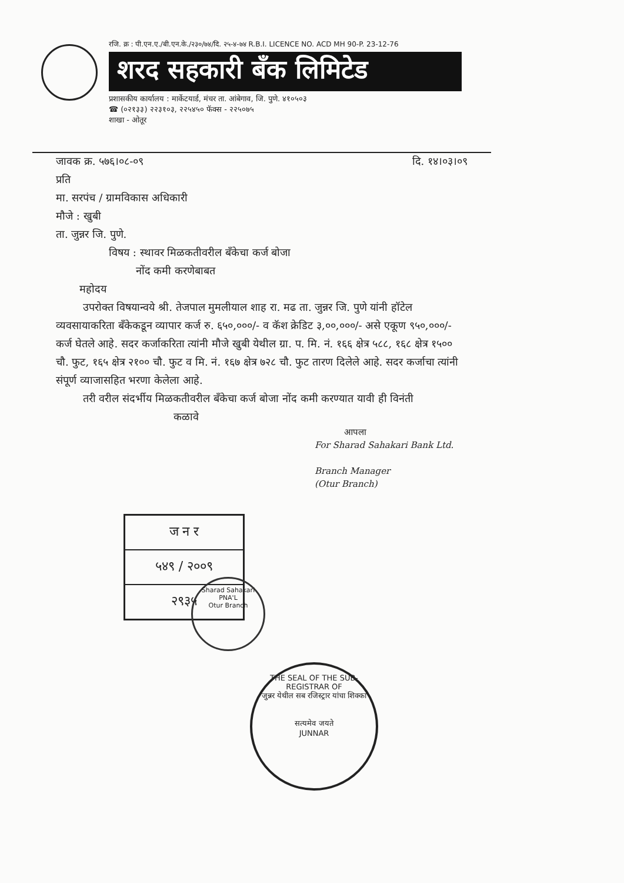रजि. क्र : पी.एन.ए./बी.एन.के./२३०/७४/दि. २५-४-७४ R.B.I. LICENCE NO. ACD MH 90-P. 23-12-76
शरद सहकारी बँक लिमिटेड
प्रशासकीय कार्यालय : मार्केटयार्ड, मंचर ता. आंबेगाव, जि. पुणे. ४१०५०३
☎ (०२१३३) २२३१०३, २२५४५० फॅक्स - २२५०७५
शाखा - ओतूर
जावक क्र. ५७६।०८-०९ दि. १४।०३।०९
प्रति
मा. सरपंच / ग्रामविकास अधिकारी
मौजे : खुबी
ता. जुन्नर जि. पुणे.
विषय : स्थावर मिळकतीवरील बँकेचा कर्ज बोजा
नोंद कमी करणेबाबत
महोदय
उपरोक्त विषयान्वये श्री. तेजपाल मुमलीयाल शाह रा. मढ ता. जुन्नर जि. पुणे यांनी हॉटेल व्यवसायाकरिता बँकेकडून व्यापार कर्ज रु. ६५०,०००/- व कॅश क्रेडिट ३,००,०००/- असे एकूण ९५०,०००/- कर्ज घेतले आहे. सदर कर्जाकरिता त्यांनी मौजे खुबी येथील ग्रा. प. मि. नं. १६६ क्षेत्र ५८८, १६८ क्षेत्र १५०० चौ. फुट, १६५ क्षेत्र २१०० चौ. फुट व मि. नं. १६७ क्षेत्र ७२८ चौ. फुट तारण दिलेले आहे. सदर कर्जाचा त्यांनी संपूर्ण व्याजासहित भरणा केलेला आहे.
तरी वरील संदर्भीय मिळकतीवरील बँकेचा कर्ज बोजा नोंद कमी करण्यात यावी ही विनंती
कळावे
आपला
For Sharad Sahakari Bank Ltd.
Branch Manager
(Otur Branch)
Sharad Sahakari
PNA'L
Otur Branch
ज न र
५४९ / २००९
२९३५
THE SEAL OF THE SUB-REGISTRAR OF
जुन्नर येथील सब रजिस्ट्रार यांचा शिक्का
सत्यमेव जयते
JUNNAR